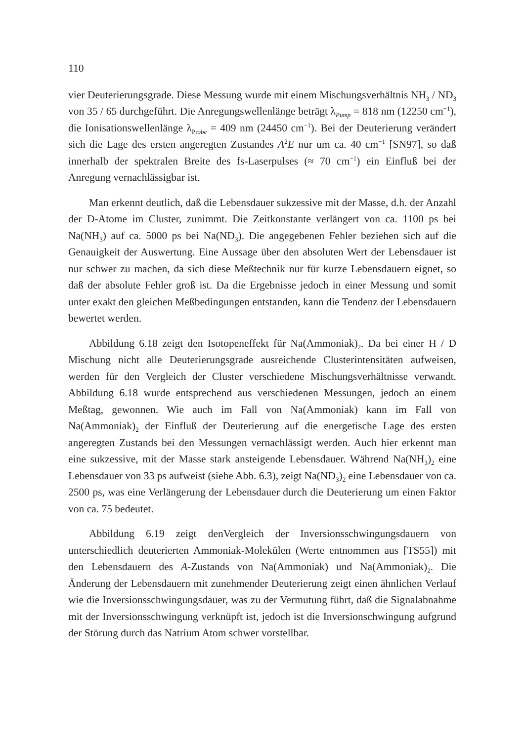110
vier Deuterierungsgrade. Diese Messung wurde mit einem Mischungsverhältnis NH<sub>3</sub> / ND<sub>3</sub> von 35 / 65 durchgeführt. Die Anregungswellenlänge beträgt λ<sub>Pump</sub> = 818 nm (12250 cm<sup>−1</sup>), die Ionisationswellenlänge λ<sub>Probe</sub> = 409 nm (24450 cm<sup>−1</sup>). Bei der Deuterierung verändert sich die Lage des ersten angeregten Zustandes A<sup>2</sup>E nur um ca. 40 cm<sup>−1</sup> [SN97], so daß innerhalb der spektralen Breite des fs-Laserpulses (≈ 70 cm<sup>−1</sup>) ein Einfluß bei der Anregung vernachlässigbar ist.
Man erkennt deutlich, daß die Lebensdauer sukzessive mit der Masse, d.h. der Anzahl der D-Atome im Cluster, zunimmt. Die Zeitkonstante verlängert von ca. 1100 ps bei Na(NH<sub>3</sub>) auf ca. 5000 ps bei Na(ND<sub>3</sub>). Die angegebenen Fehler beziehen sich auf die Genauigkeit der Auswertung. Eine Aussage über den absoluten Wert der Lebensdauer ist nur schwer zu machen, da sich diese Meßtechnik nur für kurze Lebensdauern eignet, so daß der absolute Fehler groß ist. Da die Ergebnisse jedoch in einer Messung und somit unter exakt den gleichen Meßbedingungen entstanden, kann die Tendenz der Lebensdauern bewertet werden.
Abbildung 6.18 zeigt den Isotopeneffekt für Na(Ammoniak)<sub>2</sub>. Da bei einer H / D Mischung nicht alle Deuterierungsgrade ausreichende Clusterintensitäten aufweisen, werden für den Vergleich der Cluster verschiedene Mischungsverhältnisse verwandt. Abbildung 6.18 wurde entsprechend aus verschiedenen Messungen, jedoch an einem Meßtag, gewonnen. Wie auch im Fall von Na(Ammoniak) kann im Fall von Na(Ammoniak)<sub>2</sub> der Einfluß der Deuterierung auf die energetische Lage des ersten angeregten Zustands bei den Messungen vernachlässigt werden. Auch hier erkennt man eine sukzessive, mit der Masse stark ansteigende Lebensdauer. Während Na(NH<sub>3</sub>)<sub>2</sub> eine Lebensdauer von 33 ps aufweist (siehe Abb. 6.3), zeigt Na(ND<sub>3</sub>)<sub>2</sub> eine Lebensdauer von ca. 2500 ps, was eine Verlängerung der Lebensdauer durch die Deuterierung um einen Faktor von ca. 75 bedeutet.
Abbildung 6.19 zeigt denVergleich der Inversionsschwingungsdauern von unterschiedlich deuterierten Ammoniak-Molekülen (Werte entnommen aus [TS55]) mit den Lebensdauern des A-Zustands von Na(Ammoniak) und Na(Ammoniak)<sub>2</sub>. Die Änderung der Lebensdauern mit zunehmender Deuterierung zeigt einen ähnlichen Verlauf wie die Inversionsschwingungsdauer, was zu der Vermutung führt, daß die Signalabnahme mit der Inversionsschwingung verknüpft ist, jedoch ist die Inversionschwingung aufgrund der Störung durch das Natrium Atom schwer vorstellbar.